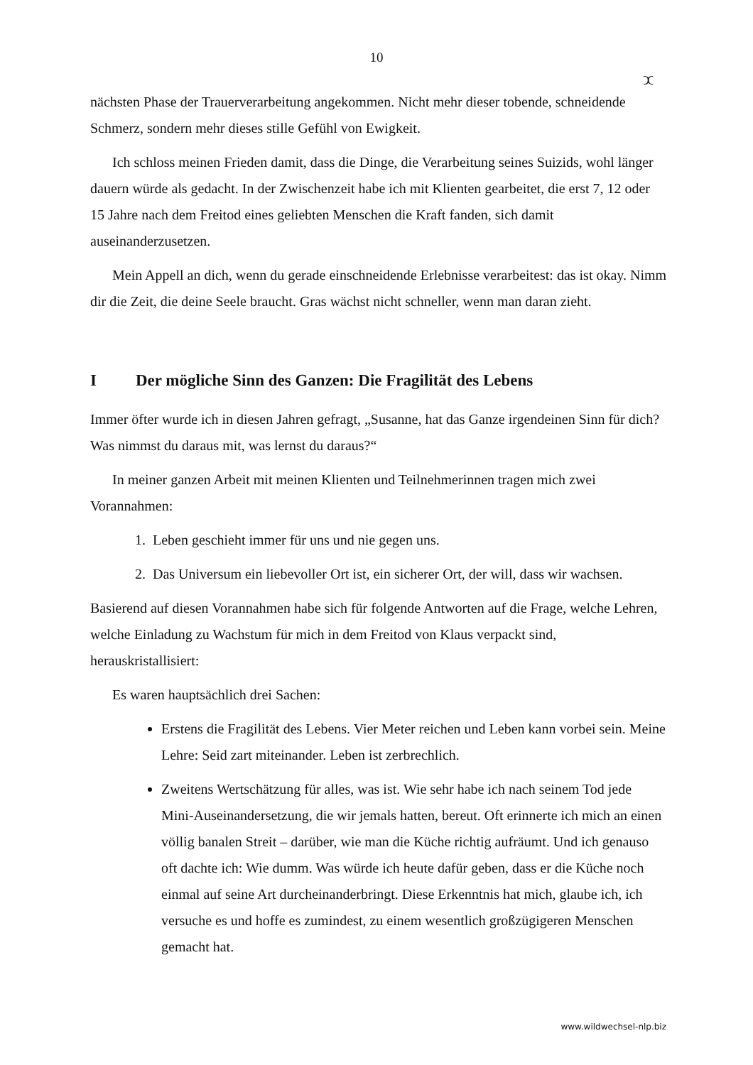10
ⵋ
nächsten Phase der Trauerverarbeitung angekommen. Nicht mehr dieser tobende, schneidende Schmerz, sondern mehr dieses stille Gefühl von Ewigkeit.
Ich schloss meinen Frieden damit, dass die Dinge, die Verarbeitung seines Suizids, wohl länger dauern würde als gedacht. In der Zwischenzeit habe ich mit Klienten gearbeitet, die erst 7, 12 oder 15 Jahre nach dem Freitod eines geliebten Menschen die Kraft fanden, sich damit auseinanderzusetzen.
Mein Appell an dich, wenn du gerade einschneidende Erlebnisse verarbeitest: das ist okay. Nimm dir die Zeit, die deine Seele braucht. Gras wächst nicht schneller, wenn man daran zieht.
I Der mögliche Sinn des Ganzen: Die Fragilität des Lebens
Immer öfter wurde ich in diesen Jahren gefragt, „Susanne, hat das Ganze irgendeinen Sinn für dich? Was nimmst du daraus mit, was lernst du daraus?“
In meiner ganzen Arbeit mit meinen Klienten und Teilnehmerinnen tragen mich zwei Vorannahmen:
1. Leben geschieht immer für uns und nie gegen uns.
2. Das Universum ein liebevoller Ort ist, ein sicherer Ort, der will, dass wir wachsen.
Basierend auf diesen Vorannahmen habe sich für folgende Antworten auf die Frage, welche Lehren, welche Einladung zu Wachstum für mich in dem Freitod von Klaus verpackt sind, herauskristallisiert:
Es waren hauptsächlich drei Sachen:
Erstens die Fragilität des Lebens. Vier Meter reichen und Leben kann vorbei sein. Meine Lehre: Seid zart miteinander. Leben ist zerbrechlich.
Zweitens Wertschätzung für alles, was ist. Wie sehr habe ich nach seinem Tod jede Mini-Auseinandersetzung, die wir jemals hatten, bereut. Oft erinnerte ich mich an einen völlig banalen Streit – darüber, wie man die Küche richtig aufräumt. Und ich genauso oft dachte ich: Wie dumm. Was würde ich heute dafür geben, dass er die Küche noch einmal auf seine Art durcheinanderbringt. Diese Erkenntnis hat mich, glaube ich, ich versuche es und hoffe es zumindest, zu einem wesentlich großzügigeren Menschen gemacht hat.
www.wildwechsel-nlp.biz